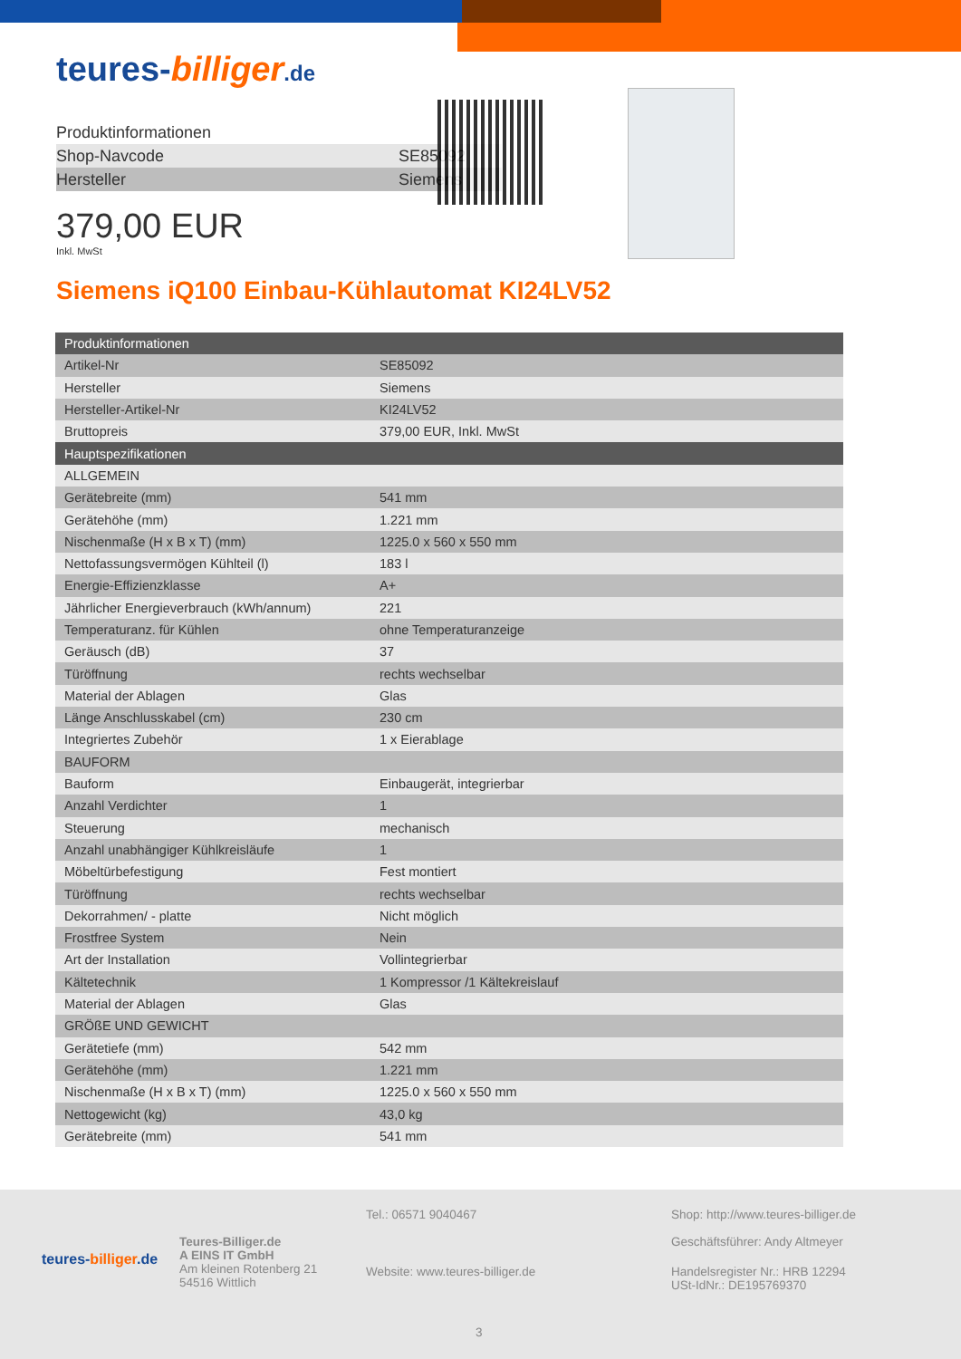teures-billiger.de
Produktinformationen
| Shop-Navcode | SE85092 |
| Hersteller | Siemens |
379,00 EUR
Inkl. MwSt
Siemens iQ100 Einbau-Kühlautomat KI24LV52
| Produktinformationen | |
| --- | --- |
| Artikel-Nr | SE85092 |
| Hersteller | Siemens |
| Hersteller-Artikel-Nr | KI24LV52 |
| Bruttopreis | 379,00 EUR, Inkl. MwSt |
| Hauptspezifikationen | |
| ALLGEMEIN | |
| Gerätebreite (mm) | 541 mm |
| Gerätehöhe (mm) | 1.221 mm |
| Nischenmaße (H x B x T) (mm) | 1225.0 x 560 x 550 mm |
| Nettofassungsvermögen Kühlteil (l) | 183 l |
| Energie-Effizienzklasse | A+ |
| Jährlicher Energieverbrauch (kWh/annum) | 221 |
| Temperaturanz. für Kühlen | ohne Temperaturanzeige |
| Geräusch (dB) | 37 |
| Türöffnung | rechts wechselbar |
| Material der Ablagen | Glas |
| Länge Anschlusskabel (cm) | 230 cm |
| Integriertes Zubehör | 1 x Eierablage |
| BAUFORM | |
| Bauform | Einbaugerät, integrierbar |
| Anzahl Verdichter | 1 |
| Steuerung | mechanisch |
| Anzahl unabhängiger Kühlkreisläufe | 1 |
| Möbeltürbefestigung | Fest montiert |
| Türöffnung | rechts wechselbar |
| Dekorrahmen/ - platte | Nicht möglich |
| Frostfree System | Nein |
| Art der Installation | Vollintegrierbar |
| Kältetechnik | 1 Kompressor /1 Kältekreislauf |
| Material der Ablagen | Glas |
| GRÖßE UND GEWICHT | |
| Gerätetiefe (mm) | 542 mm |
| Gerätehöhe (mm) | 1.221 mm |
| Nischenmaße (H x B x T) (mm) | 1225.0 x 560 x 550 mm |
| Nettogewicht (kg) | 43,0 kg |
| Gerätebreite (mm) | 541 mm |
teures-billiger.de
Teures-Billiger.de
A EINS IT GmbH
Am kleinen Rotenberg 21
54516 Wittlich
Tel.: 06571 9040467
Website: www.teures-billiger.de
Shop: http://www.teures-billiger.de
Geschäftsführer: Andy Altmeyer
Handelsregister Nr.: HRB 12294
USt-IdNr.: DE195769370
3